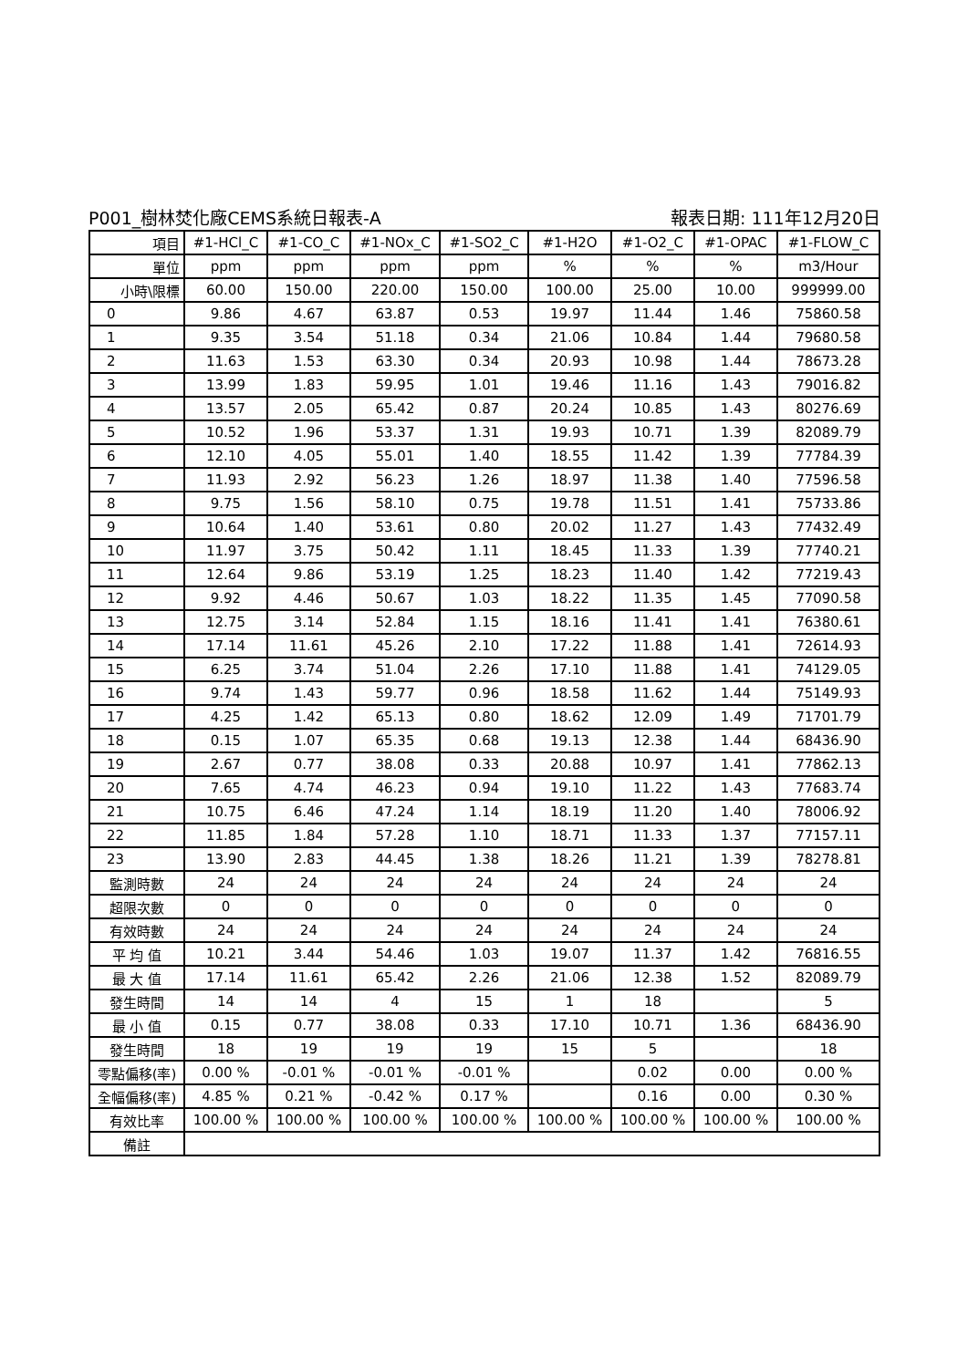P001_樹林焚化廠CEMS系統日報表-A 報表日期: 111年12月20日
| 項目 | #1-HCl_C | #1-CO_C | #1-NOx_C | #1-SO2_C | #1-H2O | #1-O2_C | #1-OPAC | #1-FLOW_C |
| 單位 | ppm | ppm | ppm | ppm | % | % | % | m3/Hour |
| 小時\限標 | 60.00 | 150.00 | 220.00 | 150.00 | 100.00 | 25.00 | 10.00 | 999999.00 |
| 0 | 9.86 | 4.67 | 63.87 | 0.53 | 19.97 | 11.44 | 1.46 | 75860.58 |
| 1 | 9.35 | 3.54 | 51.18 | 0.34 | 21.06 | 10.84 | 1.44 | 79680.58 |
| 2 | 11.63 | 1.53 | 63.30 | 0.34 | 20.93 | 10.98 | 1.44 | 78673.28 |
| 3 | 13.99 | 1.83 | 59.95 | 1.01 | 19.46 | 11.16 | 1.43 | 79016.82 |
| 4 | 13.57 | 2.05 | 65.42 | 0.87 | 20.24 | 10.85 | 1.43 | 80276.69 |
| 5 | 10.52 | 1.96 | 53.37 | 1.31 | 19.93 | 10.71 | 1.39 | 82089.79 |
| 6 | 12.10 | 4.05 | 55.01 | 1.40 | 18.55 | 11.42 | 1.39 | 77784.39 |
| 7 | 11.93 | 2.92 | 56.23 | 1.26 | 18.97 | 11.38 | 1.40 | 77596.58 |
| 8 | 9.75 | 1.56 | 58.10 | 0.75 | 19.78 | 11.51 | 1.41 | 75733.86 |
| 9 | 10.64 | 1.40 | 53.61 | 0.80 | 20.02 | 11.27 | 1.43 | 77432.49 |
| 10 | 11.97 | 3.75 | 50.42 | 1.11 | 18.45 | 11.33 | 1.39 | 77740.21 |
| 11 | 12.64 | 9.86 | 53.19 | 1.25 | 18.23 | 11.40 | 1.42 | 77219.43 |
| 12 | 9.92 | 4.46 | 50.67 | 1.03 | 18.22 | 11.35 | 1.45 | 77090.58 |
| 13 | 12.75 | 3.14 | 52.84 | 1.15 | 18.16 | 11.41 | 1.41 | 76380.61 |
| 14 | 17.14 | 11.61 | 45.26 | 2.10 | 17.22 | 11.88 | 1.41 | 72614.93 |
| 15 | 6.25 | 3.74 | 51.04 | 2.26 | 17.10 | 11.88 | 1.41 | 74129.05 |
| 16 | 9.74 | 1.43 | 59.77 | 0.96 | 18.58 | 11.62 | 1.44 | 75149.93 |
| 17 | 4.25 | 1.42 | 65.13 | 0.80 | 18.62 | 12.09 | 1.49 | 71701.79 |
| 18 | 0.15 | 1.07 | 65.35 | 0.68 | 19.13 | 12.38 | 1.44 | 68436.90 |
| 19 | 2.67 | 0.77 | 38.08 | 0.33 | 20.88 | 10.97 | 1.41 | 77862.13 |
| 20 | 7.65 | 4.74 | 46.23 | 0.94 | 19.10 | 11.22 | 1.43 | 77683.74 |
| 21 | 10.75 | 6.46 | 47.24 | 1.14 | 18.19 | 11.20 | 1.40 | 78006.92 |
| 22 | 11.85 | 1.84 | 57.28 | 1.10 | 18.71 | 11.33 | 1.37 | 77157.11 |
| 23 | 13.90 | 2.83 | 44.45 | 1.38 | 18.26 | 11.21 | 1.39 | 78278.81 |
| 監測時數 | 24 | 24 | 24 | 24 | 24 | 24 | 24 | 24 |
| 超限次數 | 0 | 0 | 0 | 0 | 0 | 0 | 0 | 0 |
| 有效時數 | 24 | 24 | 24 | 24 | 24 | 24 | 24 | 24 |
| 平 均 值 | 10.21 | 3.44 | 54.46 | 1.03 | 19.07 | 11.37 | 1.42 | 76816.55 |
| 最 大 值 | 17.14 | 11.61 | 65.42 | 2.26 | 21.06 | 12.38 | 1.52 | 82089.79 |
| 發生時間 | 14 | 14 | 4 | 15 | 1 | 18 | | 5 |
| 最 小 值 | 0.15 | 0.77 | 38.08 | 0.33 | 17.10 | 10.71 | 1.36 | 68436.90 |
| 發生時間 | 18 | 19 | 19 | 19 | 15 | 5 | | 18 |
| 零點偏移(率) | 0.00 % | -0.01 % | -0.01 % | -0.01 % | | 0.02 | 0.00 | 0.00 % |
| 全幅偏移(率) | 4.85 % | 0.21 % | -0.42 % | 0.17 % | | 0.16 | 0.00 | 0.30 % |
| 有效比率 | 100.00 % | 100.00 % | 100.00 % | 100.00 % | 100.00 % | 100.00 % | 100.00 % | 100.00 % |
| 備註 | | | | | | | | |